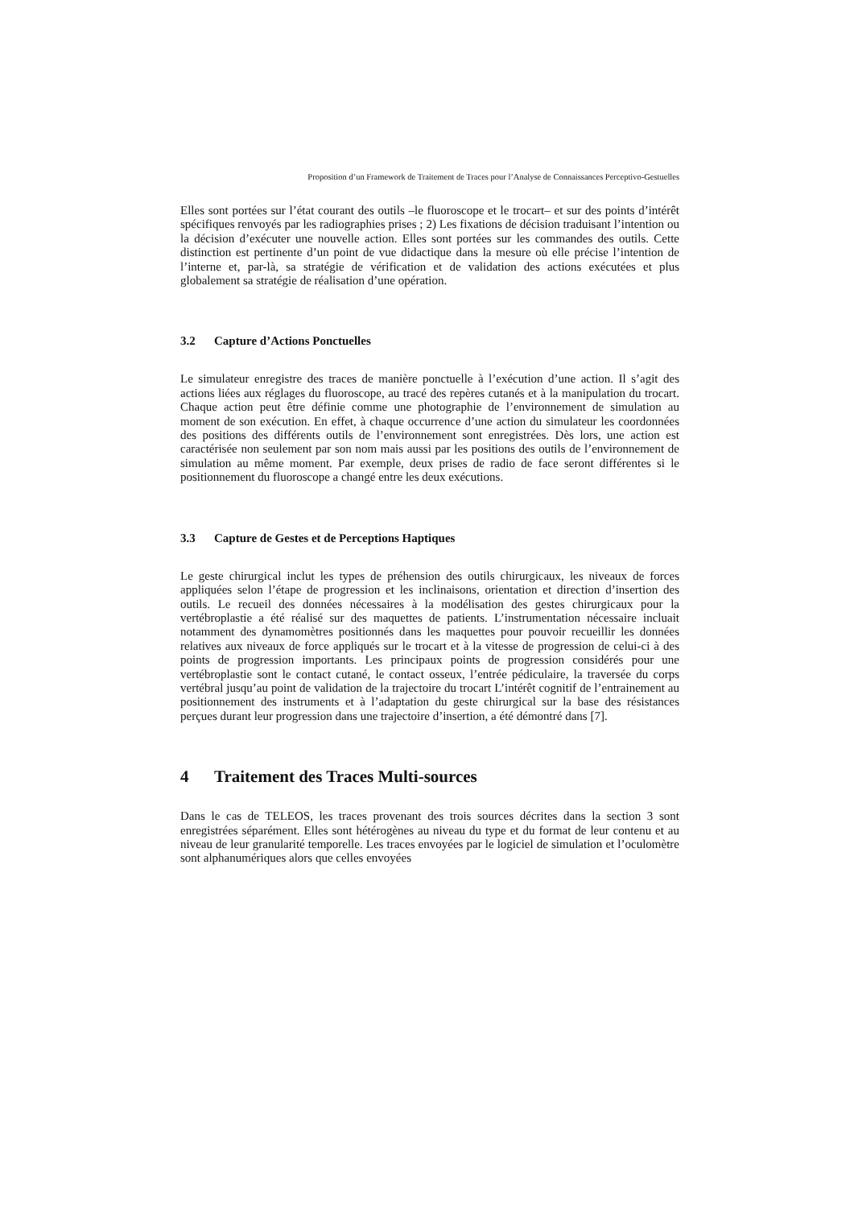Proposition d’un Framework de Traitement de Traces pour l’Analyse de Connaissances Perceptivo-Gestuelles
Elles sont portées sur l’état courant des outils –le fluoroscope et le trocart– et sur des points d’intérêt spécifiques renvoyés par les radiographies prises ; 2) Les fixations de décision traduisant l’intention ou la décision d’exécuter une nouvelle action. Elles sont portées sur les commandes des outils. Cette distinction est pertinente d’un point de vue didactique dans la mesure où elle précise l’intention de l’interne et, par-là, sa stratégie de vérification et de validation des actions exécutées et plus globalement sa stratégie de réalisation d’une opération.
3.2 Capture d’Actions Ponctuelles
Le simulateur enregistre des traces de manière ponctuelle à l’exécution d’une action. Il s’agit des actions liées aux réglages du fluoroscope, au tracé des repères cutanés et à la manipulation du trocart. Chaque action peut être définie comme une photographie de l’environnement de simulation au moment de son exécution. En effet, à chaque occurrence d’une action du simulateur les coordonnées des positions des différents outils de l’environnement sont enregistrées. Dès lors, une action est caractérisée non seulement par son nom mais aussi par les positions des outils de l’environnement de simulation au même moment. Par exemple, deux prises de radio de face seront différentes si le positionnement du fluoroscope a changé entre les deux exécutions.
3.3 Capture de Gestes et de Perceptions Haptiques
Le geste chirurgical inclut les types de préhension des outils chirurgicaux, les niveaux de forces appliquées selon l’étape de progression et les inclinaisons, orientation et direction d’insertion des outils. Le recueil des données nécessaires à la modélisation des gestes chirurgicaux pour la vertébroplastie a été réalisé sur des maquettes de patients. L’instrumentation nécessaire incluait notamment des dynamomètres positionnés dans les maquettes pour pouvoir recueillir les données relatives aux niveaux de force appliqués sur le trocart et à la vitesse de progression de celui-ci à des points de progression importants. Les principaux points de progression considérés pour une vertébroplastie sont le contact cutané, le contact osseux, l’entrée pédiculaire, la traversée du corps vertébral jusqu’au point de validation de la trajectoire du trocart L’intérêt cognitif de l’entrainement au positionnement des instruments et à l’adaptation du geste chirurgical sur la base des résistances perçues durant leur progression dans une trajectoire d’insertion, a été démontré dans [7].
4 Traitement des Traces Multi-sources
Dans le cas de TELEOS, les traces provenant des trois sources décrites dans la section 3 sont enregistrées séparément. Elles sont hétérogènes au niveau du type et du format de leur contenu et au niveau de leur granularité temporelle. Les traces envoyées par le logiciel de simulation et l’oculomètre sont alphanumériques alors que celles envoyées